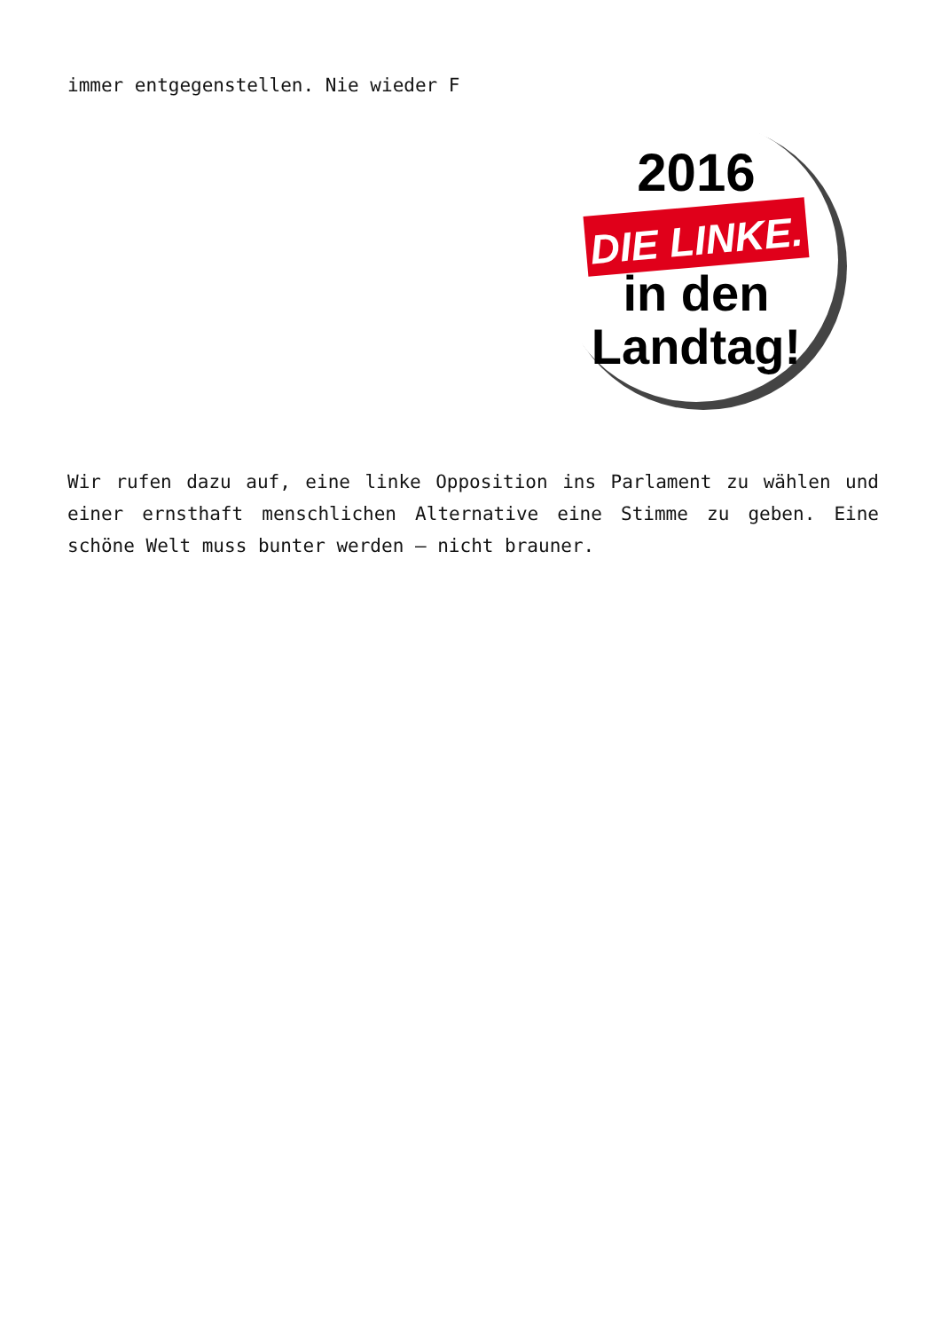immer entgegenstellen. Nie wieder F
2016
DIE LINKE.
in den
Landtag!
Wir rufen dazu auf, eine linke Opposition ins Parlament zu wählen und einer ernsthaft menschlichen Alternative eine Stimme zu geben. Eine schöne Welt muss bunter werden – nicht brauner.